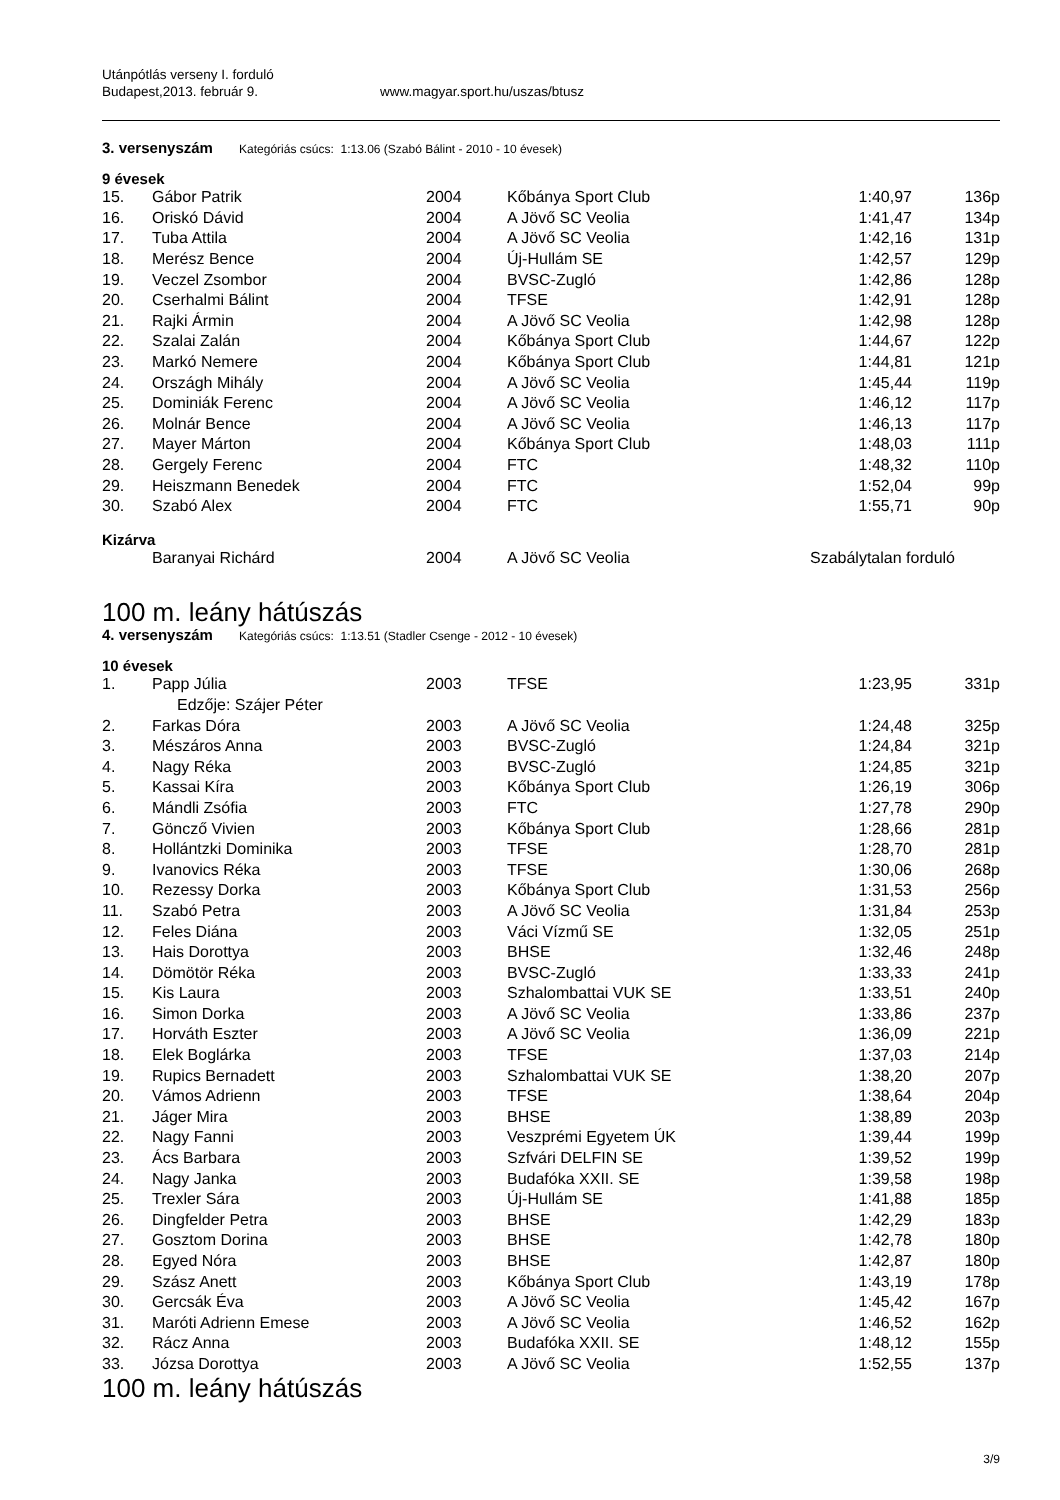Utánpótlás verseny I. forduló
Budapest,2013. február 9. www.magyar.sport.hu/uszas/btusz
3. versenyszám Kategóriás csúcs: 1:13.06 (Szabó Bálint - 2010 - 10 évesek)
9 évesek
| 15. | Gábor Patrik | 2004 | Kőbánya Sport Club | 1:40,97 | 136p |
| 16. | Oriskó Dávid | 2004 | A Jövő SC Veolia | 1:41,47 | 134p |
| 17. | Tuba Attila | 2004 | A Jövő SC Veolia | 1:42,16 | 131p |
| 18. | Merész Bence | 2004 | Új-Hullám SE | 1:42,57 | 129p |
| 19. | Veczel Zsombor | 2004 | BVSC-Zugló | 1:42,86 | 128p |
| 20. | Cserhalmi Bálint | 2004 | TFSE | 1:42,91 | 128p |
| 21. | Rajki Ármin | 2004 | A Jövő SC Veolia | 1:42,98 | 128p |
| 22. | Szalai Zalán | 2004 | Kőbánya Sport Club | 1:44,67 | 122p |
| 23. | Markó Nemere | 2004 | Kőbánya Sport Club | 1:44,81 | 121p |
| 24. | Országh Mihály | 2004 | A Jövő SC Veolia | 1:45,44 | 119p |
| 25. | Dominiák Ferenc | 2004 | A Jövő SC Veolia | 1:46,12 | 117p |
| 26. | Molnár Bence | 2004 | A Jövő SC Veolia | 1:46,13 | 117p |
| 27. | Mayer Márton | 2004 | Kőbánya Sport Club | 1:48,03 | 111p |
| 28. | Gergely Ferenc | 2004 | FTC | 1:48,32 | 110p |
| 29. | Heiszmann Benedek | 2004 | FTC | 1:52,04 | 99p |
| 30. | Szabó Alex | 2004 | FTC | 1:55,71 | 90p |
Kizárva
| | Baranyai Richárd | 2004 | A Jövő SC Veolia | Szabálytalan forduló |
100 m. leány hátúszás
4. versenyszám Kategóriás csúcs: 1:13.51 (Stadler Csenge - 2012 - 10 évesek)
10 évesek
| 1. | Papp Júlia | 2003 | TFSE | 1:23,95 | 331p |
| | Edzője: Szájer Péter | | | | |
| 2. | Farkas Dóra | 2003 | A Jövő SC Veolia | 1:24,48 | 325p |
| 3. | Mészáros Anna | 2003 | BVSC-Zugló | 1:24,84 | 321p |
| 4. | Nagy Réka | 2003 | BVSC-Zugló | 1:24,85 | 321p |
| 5. | Kassai Kíra | 2003 | Kőbánya Sport Club | 1:26,19 | 306p |
| 6. | Mándli Zsófia | 2003 | FTC | 1:27,78 | 290p |
| 7. | Göncző Vivien | 2003 | Kőbánya Sport Club | 1:28,66 | 281p |
| 8. | Hollántzki Dominika | 2003 | TFSE | 1:28,70 | 281p |
| 9. | Ivanovics Réka | 2003 | TFSE | 1:30,06 | 268p |
| 10. | Rezessy Dorka | 2003 | Kőbánya Sport Club | 1:31,53 | 256p |
| 11. | Szabó Petra | 2003 | A Jövő SC Veolia | 1:31,84 | 253p |
| 12. | Feles Diána | 2003 | Váci Vízmű SE | 1:32,05 | 251p |
| 13. | Hais Dorottya | 2003 | BHSE | 1:32,46 | 248p |
| 14. | Dömötör Réka | 2003 | BVSC-Zugló | 1:33,33 | 241p |
| 15. | Kis Laura | 2003 | Szhalombattai VUK SE | 1:33,51 | 240p |
| 16. | Simon Dorka | 2003 | A Jövő SC Veolia | 1:33,86 | 237p |
| 17. | Horváth Eszter | 2003 | A Jövő SC Veolia | 1:36,09 | 221p |
| 18. | Elek Boglárka | 2003 | TFSE | 1:37,03 | 214p |
| 19. | Rupics Bernadett | 2003 | Szhalombattai VUK SE | 1:38,20 | 207p |
| 20. | Vámos Adrienn | 2003 | TFSE | 1:38,64 | 204p |
| 21. | Jáger Mira | 2003 | BHSE | 1:38,89 | 203p |
| 22. | Nagy Fanni | 2003 | Veszprémi Egyetem ÚK | 1:39,44 | 199p |
| 23. | Ács Barbara | 2003 | Szfvári DELFIN SE | 1:39,52 | 199p |
| 24. | Nagy Janka | 2003 | Budafóka XXII. SE | 1:39,58 | 198p |
| 25. | Trexler Sára | 2003 | Új-Hullám SE | 1:41,88 | 185p |
| 26. | Dingfelder Petra | 2003 | BHSE | 1:42,29 | 183p |
| 27. | Gosztom Dorina | 2003 | BHSE | 1:42,78 | 180p |
| 28. | Egyed Nóra | 2003 | BHSE | 1:42,87 | 180p |
| 29. | Szász Anett | 2003 | Kőbánya Sport Club | 1:43,19 | 178p |
| 30. | Gercsák Éva | 2003 | A Jövő SC Veolia | 1:45,42 | 167p |
| 31. | Maróti Adrienn Emese | 2003 | A Jövő SC Veolia | 1:46,52 | 162p |
| 32. | Rácz Anna | 2003 | Budafóka XXII. SE | 1:48,12 | 155p |
| 33. | Józsa Dorottya | 2003 | A Jövő SC Veolia | 1:52,55 | 137p |
100 m. leány hátúszás
3/9